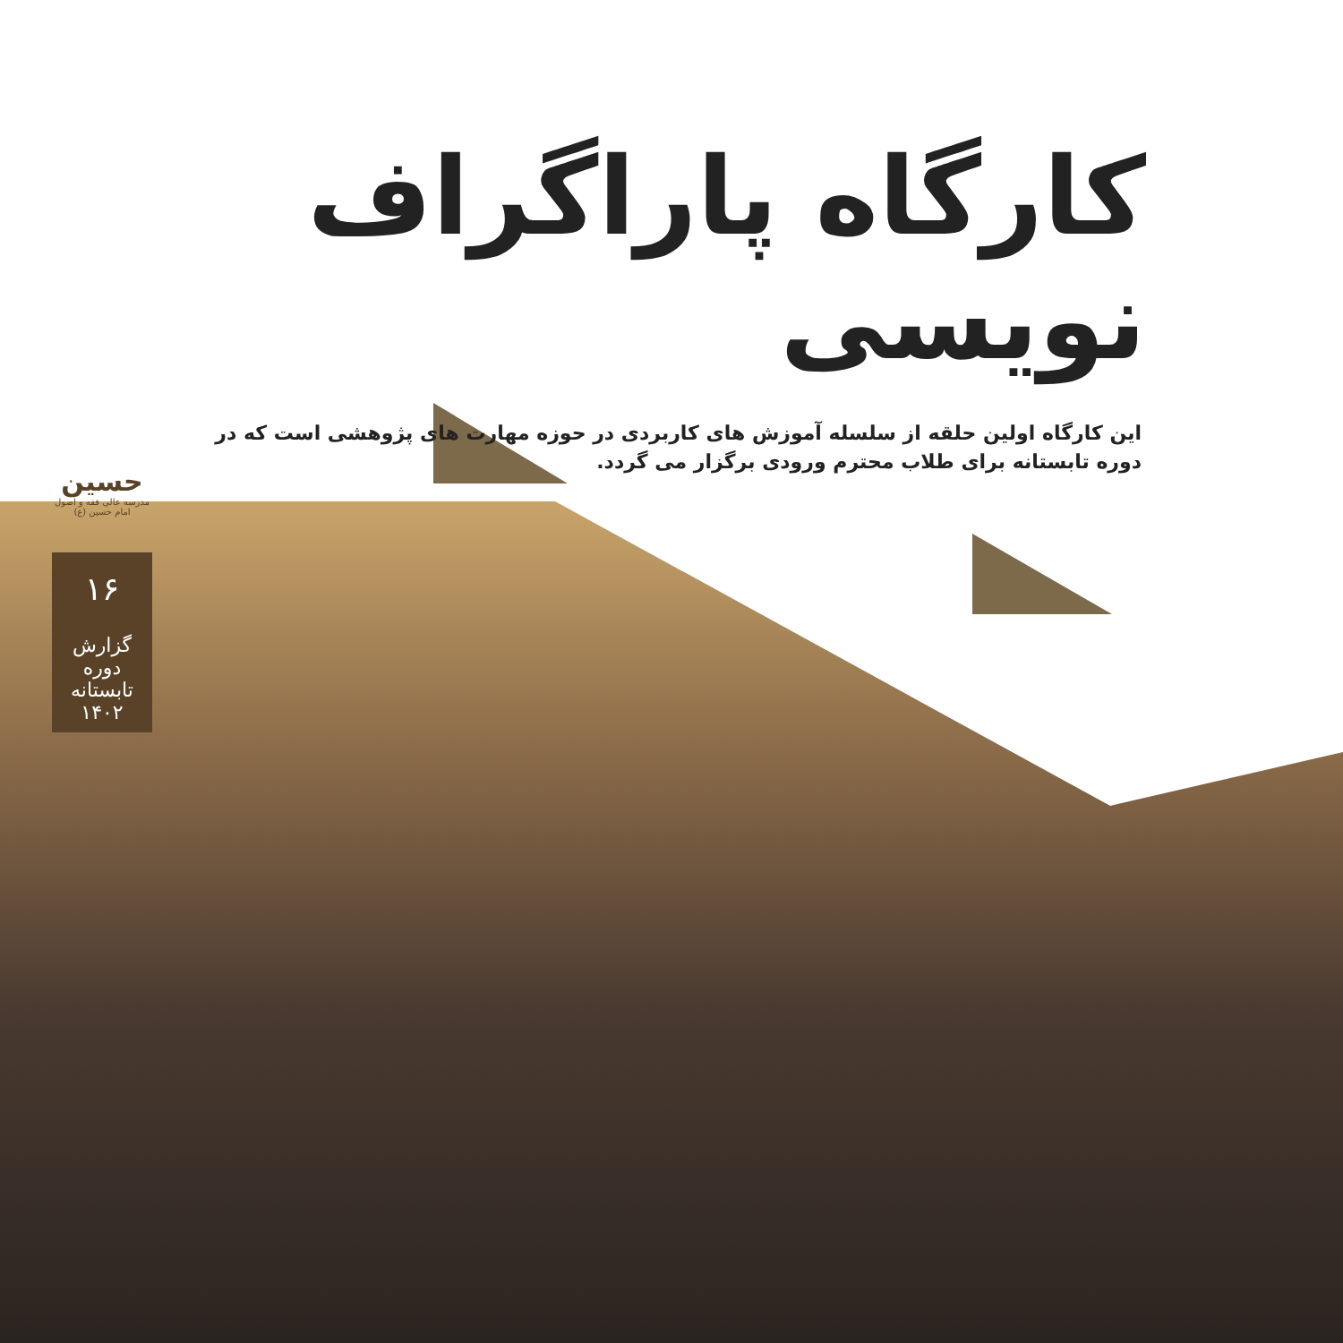کارگاه پاراگراف نویسی
این کارگاه اولین حلقه از سلسله آموزش های کاربردی در حوزه مهارت های پژوهشی است که در دوره تابستانه برای طلاب محترم ورودی برگزار می گردد.
حسین
مدرسه عالی فقه و اصول امام حسین (ع)
۱۶
گزارش دوره تابستانه ۱۴۰۲